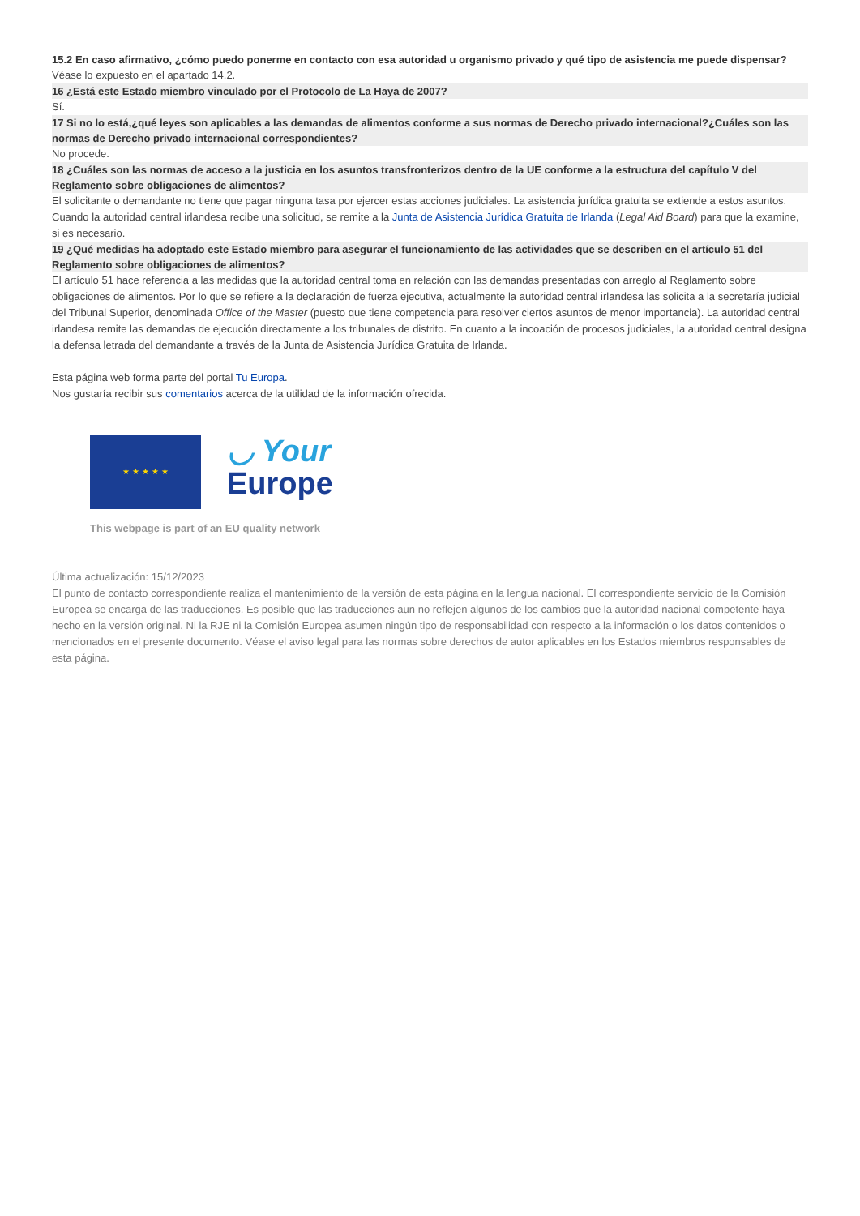15.2 En caso afirmativo, ¿cómo puedo ponerme en contacto con esa autoridad u organismo privado y qué tipo de asistencia me puede dispensar?
Véase lo expuesto en el apartado 14.2.
16 ¿Está este Estado miembro vinculado por el Protocolo de La Haya de 2007?
Sí.
17 Si no lo está,¿qué leyes son aplicables a las demandas de alimentos conforme a sus normas de Derecho privado internacional?¿Cuáles son las normas de Derecho privado internacional correspondientes?
No procede.
18 ¿Cuáles son las normas de acceso a la justicia en los asuntos transfronterizos dentro de la UE conforme a la estructura del capítulo V del Reglamento sobre obligaciones de alimentos?
El solicitante o demandante no tiene que pagar ninguna tasa por ejercer estas acciones judiciales. La asistencia jurídica gratuita se extiende a estos asuntos. Cuando la autoridad central irlandesa recibe una solicitud, se remite a la Junta de Asistencia Jurídica Gratuita de Irlanda (Legal Aid Board) para que la examine, si es necesario.
19 ¿Qué medidas ha adoptado este Estado miembro para asegurar el funcionamiento de las actividades que se describen en el artículo 51 del Reglamento sobre obligaciones de alimentos?
El artículo 51 hace referencia a las medidas que la autoridad central toma en relación con las demandas presentadas con arreglo al Reglamento sobre obligaciones de alimentos. Por lo que se refiere a la declaración de fuerza ejecutiva, actualmente la autoridad central irlandesa las solicita a la secretaría judicial del Tribunal Superior, denominada Office of the Master (puesto que tiene competencia para resolver ciertos asuntos de menor importancia). La autoridad central irlandesa remite las demandas de ejecución directamente a los tribunales de distrito. En cuanto a la incoación de procesos judiciales, la autoridad central designa la defensa letrada del demandante a través de la Junta de Asistencia Jurídica Gratuita de Irlanda.
Esta página web forma parte del portal Tu Europa.
Nos gustaría recibir sus comentarios acerca de la utilidad de la información ofrecida.
★ ★ ★ ★ ★
◡ Your
Europe
This webpage is part of an EU quality network
Última actualización: 15/12/2023
El punto de contacto correspondiente realiza el mantenimiento de la versión de esta página en la lengua nacional. El correspondiente servicio de la Comisión Europea se encarga de las traducciones. Es posible que las traducciones aun no reflejen algunos de los cambios que la autoridad nacional competente haya hecho en la versión original. Ni la RJE ni la Comisión Europea asumen ningún tipo de responsabilidad con respecto a la información o los datos contenidos o mencionados en el presente documento. Véase el aviso legal para las normas sobre derechos de autor aplicables en los Estados miembros responsables de esta página.